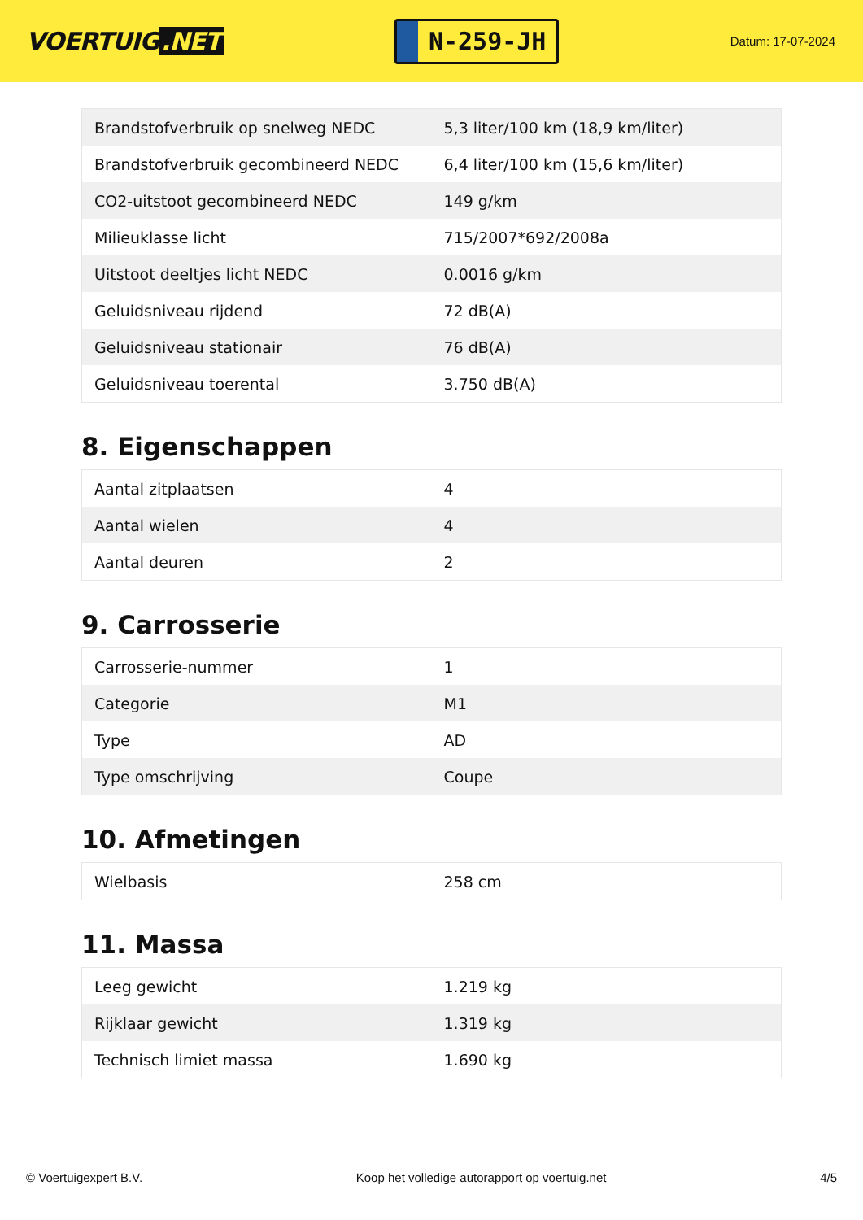VOERTUIG.NET
N-259-JH
Datum: 17-07-2024
| Brandstofverbruik op snelweg NEDC | 5,3 liter/100 km (18,9 km/liter) |
| Brandstofverbruik gecombineerd NEDC | 6,4 liter/100 km (15,6 km/liter) |
| CO2-uitstoot gecombineerd NEDC | 149 g/km |
| Milieuklasse licht | 715/2007*692/2008a |
| Uitstoot deeltjes licht NEDC | 0.0016 g/km |
| Geluidsniveau rijdend | 72 dB(A) |
| Geluidsniveau stationair | 76 dB(A) |
| Geluidsniveau toerental | 3.750 dB(A) |
8. Eigenschappen
| Aantal zitplaatsen | 4 |
| Aantal wielen | 4 |
| Aantal deuren | 2 |
9. Carrosserie
| Carrosserie-nummer | 1 |
| Categorie | M1 |
| Type | AD |
| Type omschrijving | Coupe |
10. Afmetingen
| Wielbasis | 258 cm |
11. Massa
| Leeg gewicht | 1.219 kg |
| Rijklaar gewicht | 1.319 kg |
| Technisch limiet massa | 1.690 kg |
© Voertuigexpert B.V. Koop het volledige autorapport op voertuig.net 4/5